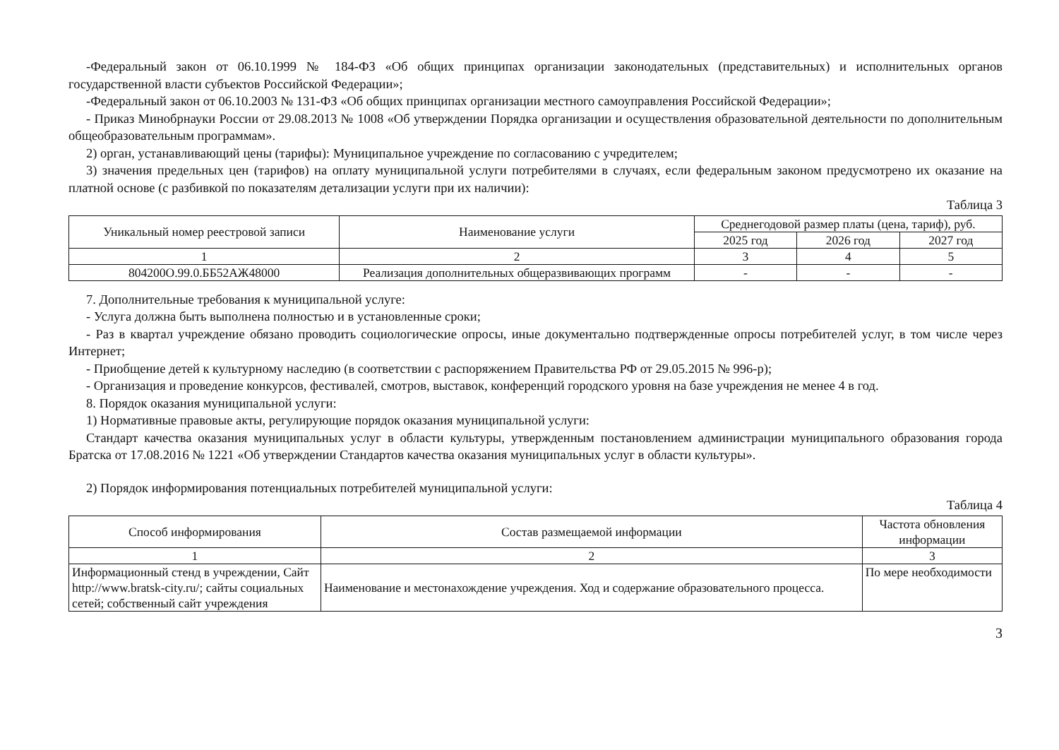-Федеральный закон от 06.10.1999 № 184-ФЗ «Об общих принципах организации законодательных (представительных) и исполнительных органов государственной власти субъектов Российской Федерации»;
-Федеральный закон от 06.10.2003 № 131-ФЗ «Об общих принципах организации местного самоуправления Российской Федерации»;
- Приказ Минобрнауки России от 29.08.2013 № 1008 «Об утверждении Порядка организации и осуществления образовательной деятельности по дополнительным общеобразовательным программам».
2) орган, устанавливающий цены (тарифы): Муниципальное учреждение по согласованию с учредителем;
3) значения предельных цен (тарифов) на оплату муниципальной услуги потребителями в случаях, если федеральным законом предусмотрено их оказание на платной основе (с разбивкой по показателям детализации услуги при их наличии):
Таблица 3
| Уникальный номер реестровой записи | Наименование услуги | Среднегодовой размер платы (цена, тариф), руб. | | |
| --- | --- | --- | --- | --- |
| | | 2025 год | 2026 год | 2027 год |
| 1 | 2 | 3 | 4 | 5 |
| 804200О.99.0.ББ52АЖ48000 | Реализация дополнительных общеразвивающих программ | - | - | - |
7. Дополнительные требования к муниципальной услуге:
- Услуга должна быть выполнена полностью и в установленные сроки;
- Раз в квартал учреждение обязано проводить социологические опросы, иные документально подтвержденные опросы потребителей услуг, в том числе через Интернет;
- Приобщение детей к культурному наследию (в соответствии с распоряжением Правительства РФ от 29.05.2015 № 996-р);
- Организация и проведение конкурсов, фестивалей, смотров, выставок, конференций городского уровня на базе учреждения не менее 4 в год.
8. Порядок оказания муниципальной услуги:
1) Нормативные правовые акты, регулирующие порядок оказания муниципальной услуги:
Стандарт качества оказания муниципальных услуг в области культуры, утвержденным постановлением администрации муниципального образования города Братска от 17.08.2016 № 1221 «Об утверждении Стандартов качества оказания муниципальных услуг в области культуры».
2) Порядок информирования потенциальных потребителей муниципальной услуги:
Таблица 4
| Способ информирования | Состав размещаемой информации | Частота обновления информации |
| --- | --- | --- |
| 1 | 2 | 3 |
| Информационный стенд в учреждении, Сайт http://www.bratsk-city.ru/; сайты социальных сетей; собственный сайт учреждения | Наименование и местонахождение учреждения. Ход и содержание образовательного процесса. | По мере необходимости |
3